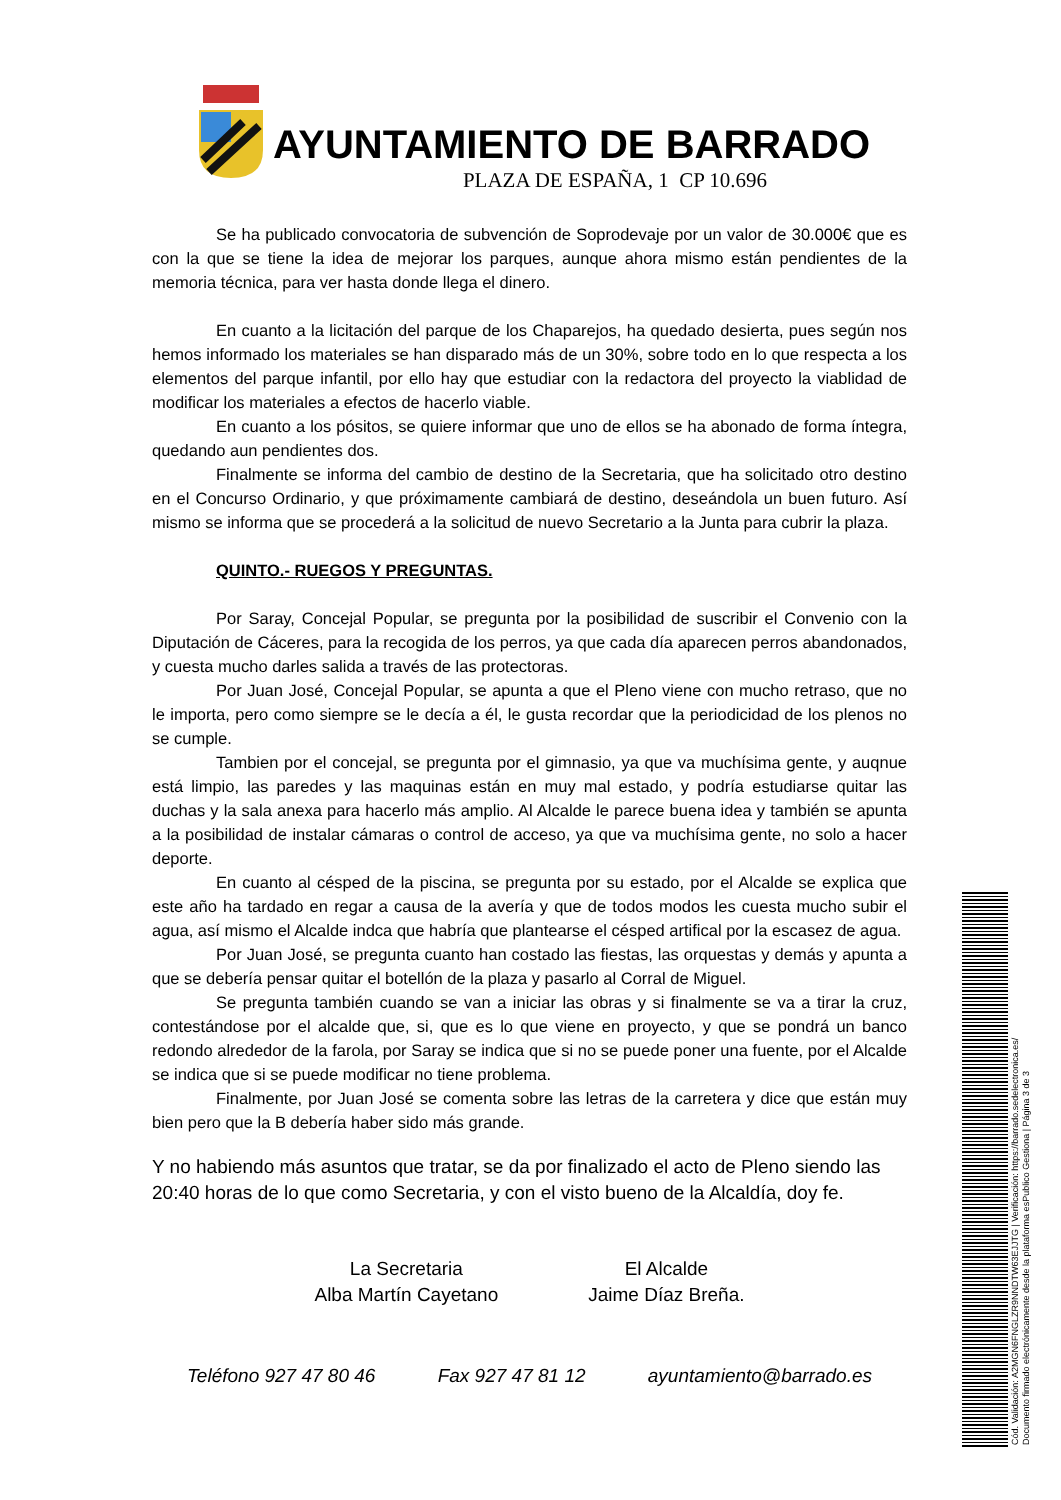AYUNTAMIENTO DE BARRADO
PLAZA DE ESPAÑA, 1 CP 10.696
Se ha publicado convocatoria de subvención de Soprodevaje por un valor de 30.000€ que es con la que se tiene la idea de mejorar los parques, aunque ahora mismo están pendientes de la memoria técnica, para ver hasta donde llega el dinero.
En cuanto a la licitación del parque de los Chaparejos, ha quedado desierta, pues según nos hemos informado los materiales se han disparado más de un 30%, sobre todo en lo que respecta a los elementos del parque infantil, por ello hay que estudiar con la redactora del proyecto la viablidad de modificar los materiales a efectos de hacerlo viable.
En cuanto a los pósitos, se quiere informar que uno de ellos se ha abonado de forma íntegra, quedando aun pendientes dos.
Finalmente se informa del cambio de destino de la Secretaria, que ha solicitado otro destino en el Concurso Ordinario, y que próximamente cambiará de destino, deseándola un buen futuro. Así mismo se informa que se procederá a la solicitud de nuevo Secretario a la Junta para cubrir la plaza.
QUINTO.- RUEGOS Y PREGUNTAS.
Por Saray, Concejal Popular, se pregunta por la posibilidad de suscribir el Convenio con la Diputación de Cáceres, para la recogida de los perros, ya que cada día aparecen perros abandonados, y cuesta mucho darles salida a través de las protectoras.
Por Juan José, Concejal Popular, se apunta a que el Pleno viene con mucho retraso, que no le importa, pero como siempre se le decía a él, le gusta recordar que la periodicidad de los plenos no se cumple.
Tambien por el concejal, se pregunta por el gimnasio, ya que va muchísima gente, y auqnue está limpio, las paredes y las maquinas están en muy mal estado, y podría estudiarse quitar las duchas y la sala anexa para hacerlo más amplio. Al Alcalde le parece buena idea y también se apunta a la posibilidad de instalar cámaras o control de acceso, ya que va muchísima gente, no solo a hacer deporte.
En cuanto al césped de la piscina, se pregunta por su estado, por el Alcalde se explica que este año ha tardado en regar a causa de la avería y que de todos modos les cuesta mucho subir el agua, así mismo el Alcalde indca que habría que plantearse el césped artifical por la escasez de agua.
Por Juan José, se pregunta cuanto han costado las fiestas, las orquestas y demás y apunta a que se debería pensar quitar el botellón de la plaza y pasarlo al Corral de Miguel.
Se pregunta también cuando se van a iniciar las obras y si finalmente se va a tirar la cruz, contestándose por el alcalde que, si, que es lo que viene en proyecto, y que se pondrá un banco redondo alrededor de la farola, por Saray se indica que si no se puede poner una fuente, por el Alcalde se indica que si se puede modificar no tiene problema.
Finalmente, por Juan José se comenta sobre las letras de la carretera y dice que están muy bien pero que la B debería haber sido más grande.
Y no habiendo más asuntos que tratar, se da por finalizado el acto de Pleno siendo las 20:40 horas de lo que como Secretaria, y con el visto bueno de la Alcaldía, doy fe.
La Secretaria
Alba Martín Cayetano
El Alcalde
Jaime Díaz Breña.
Teléfono 927 47 80 46 Fax 927 47 81 12 ayuntamiento@barrado.es
Cód. Validación: A2MGN6FNGLZR9NNDTW63EJJTG | Verificación: https://barrado.sedelectronica.es/
Documento firmado electrónicamente desde la plataforma esPublico Gestiona | Página 3 de 3